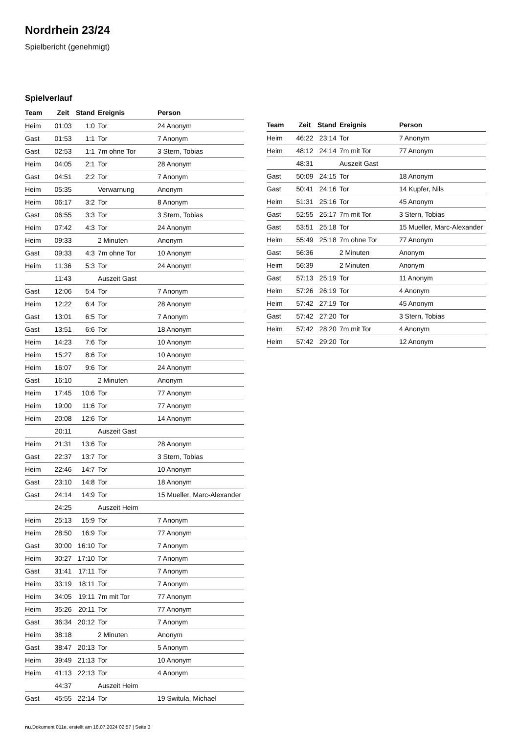Nordrhein 23/24
Spielbericht (genehmigt)
Spielverlauf
| Team | Zeit | Stand | Ereignis | Person |
| --- | --- | --- | --- | --- |
| Heim | 01:03 | 1:0 | Tor | 24 Anonym |
| Gast | 01:53 | 1:1 | Tor | 7 Anonym |
| Gast | 02:53 | 1:1 | 7m ohne Tor | 3 Stern, Tobias |
| Heim | 04:05 | 2:1 | Tor | 28 Anonym |
| Gast | 04:51 | 2:2 | Tor | 7 Anonym |
| Heim | 05:35 | | Verwarnung | Anonym |
| Heim | 06:17 | 3:2 | Tor | 8 Anonym |
| Gast | 06:55 | 3:3 | Tor | 3 Stern, Tobias |
| Heim | 07:42 | 4:3 | Tor | 24 Anonym |
| Heim | 09:33 | | 2 Minuten | Anonym |
| Gast | 09:33 | 4:3 | 7m ohne Tor | 10 Anonym |
| Heim | 11:36 | 5:3 | Tor | 24 Anonym |
| | 11:43 | | Auszeit Gast | |
| Gast | 12:06 | 5:4 | Tor | 7 Anonym |
| Heim | 12:22 | 6:4 | Tor | 28 Anonym |
| Gast | 13:01 | 6:5 | Tor | 7 Anonym |
| Gast | 13:51 | 6:6 | Tor | 18 Anonym |
| Heim | 14:23 | 7:6 | Tor | 10 Anonym |
| Heim | 15:27 | 8:6 | Tor | 10 Anonym |
| Heim | 16:07 | 9:6 | Tor | 24 Anonym |
| Gast | 16:10 | | 2 Minuten | Anonym |
| Heim | 17:45 | 10:6 | Tor | 77 Anonym |
| Heim | 19:00 | 11:6 | Tor | 77 Anonym |
| Heim | 20:08 | 12:6 | Tor | 14 Anonym |
| | 20:11 | | Auszeit Gast | |
| Heim | 21:31 | 13:6 | Tor | 28 Anonym |
| Gast | 22:37 | 13:7 | Tor | 3 Stern, Tobias |
| Heim | 22:46 | 14:7 | Tor | 10 Anonym |
| Gast | 23:10 | 14:8 | Tor | 18 Anonym |
| Gast | 24:14 | 14:9 | Tor | 15 Mueller, Marc-Alexander |
| | 24:25 | | Auszeit Heim | |
| Heim | 25:13 | 15:9 | Tor | 7 Anonym |
| Heim | 28:50 | 16:9 | Tor | 77 Anonym |
| Gast | 30:00 | 16:10 | Tor | 7 Anonym |
| Heim | 30:27 | 17:10 | Tor | 7 Anonym |
| Gast | 31:41 | 17:11 | Tor | 7 Anonym |
| Heim | 33:19 | 18:11 | Tor | 7 Anonym |
| Heim | 34:05 | 19:11 | 7m mit Tor | 77 Anonym |
| Heim | 35:26 | 20:11 | Tor | 77 Anonym |
| Gast | 36:34 | 20:12 | Tor | 7 Anonym |
| Heim | 38:18 | | 2 Minuten | Anonym |
| Gast | 38:47 | 20:13 | Tor | 5 Anonym |
| Heim | 39:49 | 21:13 | Tor | 10 Anonym |
| Heim | 41:13 | 22:13 | Tor | 4 Anonym |
| | 44:37 | | Auszeit Heim | |
| Gast | 45:55 | 22:14 | Tor | 19 Switula, Michael |
| Team | Zeit | Stand | Ereignis | Person |
| --- | --- | --- | --- | --- |
| Heim | 46:22 | 23:14 | Tor | 7 Anonym |
| Heim | 48:12 | 24:14 | 7m mit Tor | 77 Anonym |
| | 48:31 | | Auszeit Gast | |
| Gast | 50:09 | 24:15 | Tor | 18 Anonym |
| Gast | 50:41 | 24:16 | Tor | 14 Kupfer, Nils |
| Heim | 51:31 | 25:16 | Tor | 45 Anonym |
| Gast | 52:55 | 25:17 | 7m mit Tor | 3 Stern, Tobias |
| Gast | 53:51 | 25:18 | Tor | 15 Mueller, Marc-Alexander |
| Heim | 55:49 | 25:18 | 7m ohne Tor | 77 Anonym |
| Gast | 56:36 | | 2 Minuten | Anonym |
| Heim | 56:39 | | 2 Minuten | Anonym |
| Gast | 57:13 | 25:19 | Tor | 11 Anonym |
| Heim | 57:26 | 26:19 | Tor | 4 Anonym |
| Heim | 57:42 | 27:19 | Tor | 45 Anonym |
| Gast | 57:42 | 27:20 | Tor | 3 Stern, Tobias |
| Heim | 57:42 | 28:20 | 7m mit Tor | 4 Anonym |
| Heim | 57:42 | 29:20 | Tor | 12 Anonym |
nu.Dokument 011e, erstellt am 18.07.2024 02:57 | Seite 3